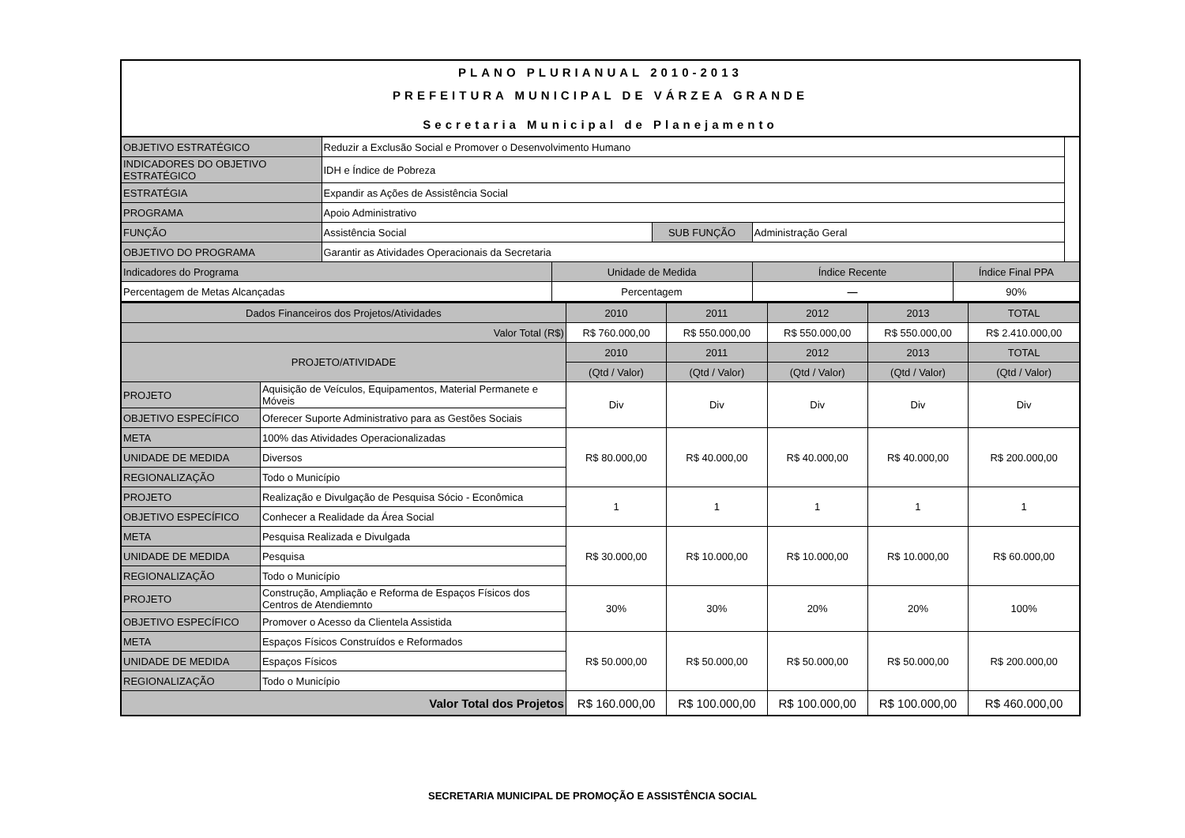PLANO PLURIANUAL 2010-2013
PREFEITURA MUNICIPAL DE VÁRZEA GRANDE
Secretaria Municipal de Planejamento
| OBJETIVO ESTRATÉGICO | Reduzir a Exclusão Social e Promover o Desenvolvimento Humano | | | | |
| INDICADORES DO OBJETIVO ESTRATÉGICO | IDH e Índice de Pobreza | | | | |
| ESTRATÉGIA | Expandir as Ações de Assistência Social | | | | |
| PROGRAMA | Apoio Administrativo | | | | |
| FUNÇÃO | Assistência Social | | SUB FUNÇÃO | Administração Geral | |
| OBJETIVO DO PROGRAMA | Garantir as Atividades Operacionais da Secretaria | | | | |
| Indicadores do Programa | | Unidade de Medida | | Índice Recente | Índice Final PPA |
| Percentagem de Metas Alcançadas | | Percentagem | | — | 90% |
| Dados Financeiros dos Projetos/Atividades | | 2010 | 2011 | 2012 | 2013 | TOTAL |
| Valor Total (R$) | | R$ 760.000,00 | R$ 550.000,00 | R$ 550.000,00 | R$ 550.000,00 | R$ 2.410.000,00 |
| PROJETO/ATIVIDADE | | 2010 | 2011 | 2012 | 2013 | TOTAL |
| | | (Qtd / Valor) | (Qtd / Valor) | (Qtd / Valor) | (Qtd / Valor) | (Qtd / Valor) |
| PROJETO | Aquisição de Veículos, Equipamentos, Material Permanete e Móveis | Div | Div | Div | Div | Div |
| OBJETIVO ESPECÍFICO | Oferecer Suporte Administrativo para as Gestões Sociais | | | | | |
| META | 100% das Atividades Operacionalizadas | R$ 80.000,00 | R$ 40.000,00 | R$ 40.000,00 | R$ 40.000,00 | R$ 200.000,00 |
| UNIDADE DE MEDIDA | Diversos | | | | | |
| REGIONALIZAÇÃO | Todo o Município | | | | | |
| PROJETO | Realização e Divulgação de Pesquisa Sócio - Econômica | 1 | 1 | 1 | 1 | 1 |
| OBJETIVO ESPECÍFICO | Conhecer a Realidade da Área Social | | | | | |
| META | Pesquisa Realizada e Divulgada | R$ 30.000,00 | R$ 10.000,00 | R$ 10.000,00 | R$ 10.000,00 | R$ 60.000,00 |
| UNIDADE DE MEDIDA | Pesquisa | | | | | |
| REGIONALIZAÇÃO | Todo o Município | | | | | |
| PROJETO | Construção, Ampliação e Reforma de Espaços Físicos dos Centros de Atendiemnto | 30% | 30% | 20% | 20% | 100% |
| OBJETIVO ESPECÍFICO | Promover o Acesso da Clientela Assistida | | | | | |
| META | Espaços Físicos Construídos e Reformados | R$ 50.000,00 | R$ 50.000,00 | R$ 50.000,00 | R$ 50.000,00 | R$ 200.000,00 |
| UNIDADE DE MEDIDA | Espaços Físicos | | | | | |
| REGIONALIZAÇÃO | Todo o Município | | | | | |
| Valor Total dos Projetos | | R$ 160.000,00 | R$ 100.000,00 | R$ 100.000,00 | R$ 100.000,00 | R$ 460.000,00 |
SECRETARIA MUNICIPAL DE PROMOÇÃO E ASSISTÊNCIA SOCIAL